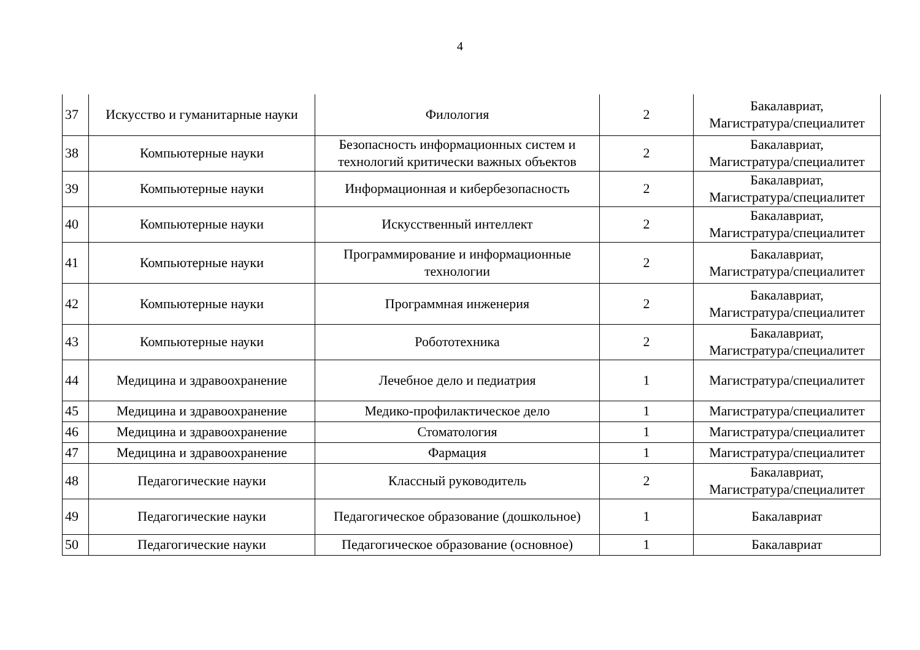4
| 37 | Искусство и гуманитарные науки | Филология | 2 | Бакалавриат, Магистратура/специалитет |
| 38 | Компьютерные науки | Безопасность информационных систем и технологий критически важных объектов | 2 | Бакалавриат, Магистратура/специалитет |
| 39 | Компьютерные науки | Информационная и кибербезопасность | 2 | Бакалавриат, Магистратура/специалитет |
| 40 | Компьютерные науки | Искусственный интеллект | 2 | Бакалавриат, Магистратура/специалитет |
| 41 | Компьютерные науки | Программирование и информационные технологии | 2 | Бакалавриат, Магистратура/специалитет |
| 42 | Компьютерные науки | Программная инженерия | 2 | Бакалавриат, Магистратура/специалитет |
| 43 | Компьютерные науки | Робототехника | 2 | Бакалавриат, Магистратура/специалитет |
| 44 | Медицина и здравоохранение | Лечебное дело и педиатрия | 1 | Магистратура/специалитет |
| 45 | Медицина и здравоохранение | Медико-профилактическое дело | 1 | Магистратура/специалитет |
| 46 | Медицина и здравоохранение | Стоматология | 1 | Магистратура/специалитет |
| 47 | Медицина и здравоохранение | Фармация | 1 | Магистратура/специалитет |
| 48 | Педагогические науки | Классный руководитель | 2 | Бакалавриат, Магистратура/специалитет |
| 49 | Педагогические науки | Педагогическое образование (дошкольное) | 1 | Бакалавриат |
| 50 | Педагогические науки | Педагогическое образование (основное) | 1 | Бакалавриат |